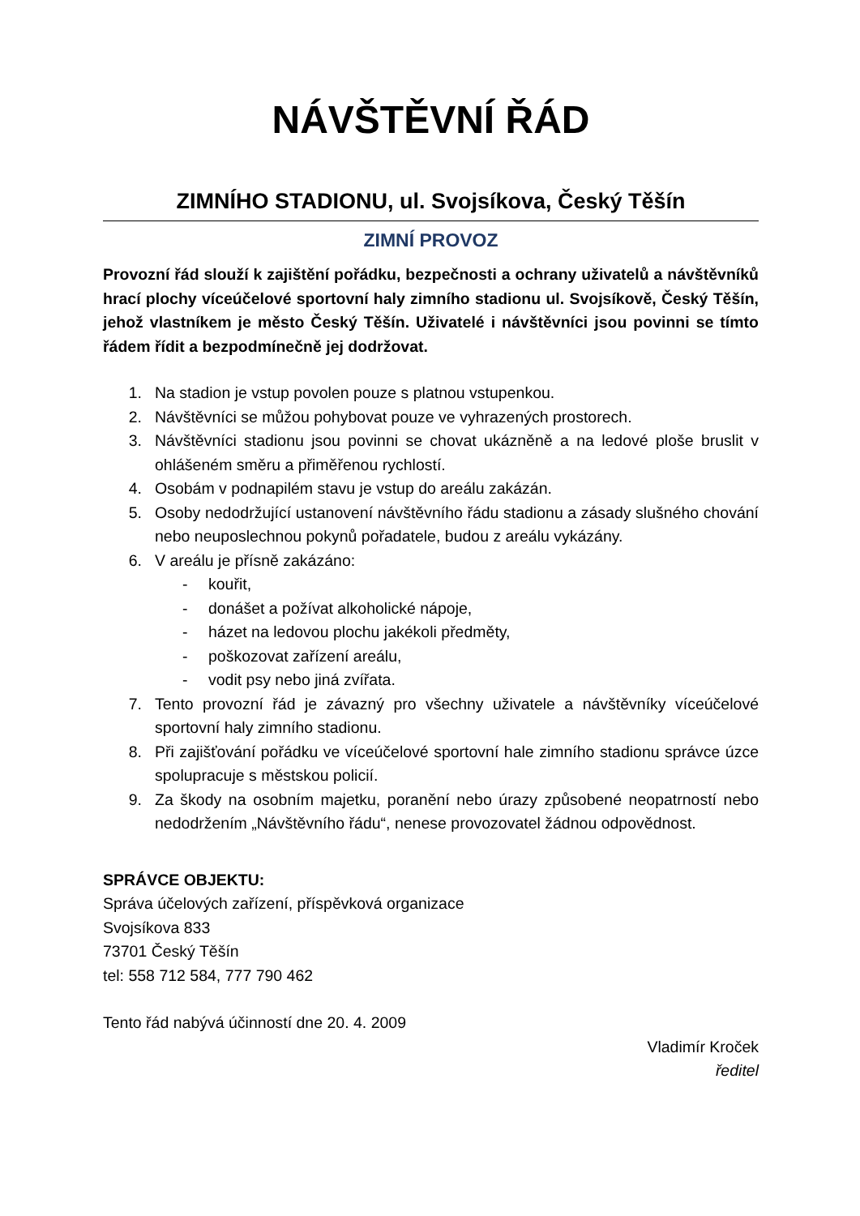NÁVŠTĚVNÍ ŘÁD
ZIMNÍHO STADIONU, ul. Svojsíkova, Český Těšín
ZIMNÍ PROVOZ
Provozní řád slouží k zajištění pořádku, bezpečnosti a ochrany uživatelů a návštěvníků hrací plochy víceúčelové sportovní haly zimního stadionu ul. Svojsíkově, Český Těšín, jehož vlastníkem je město Český Těšín. Uživatelé i návštěvníci jsou povinni se tímto řádem řídit a bezpodmínečně jej dodržovat.
1. Na stadion je vstup povolen pouze s platnou vstupenkou.
2. Návštěvníci se můžou pohybovat pouze ve vyhrazených prostorech.
3. Návštěvníci stadionu jsou povinni se chovat ukázněně a na ledové ploše bruslit v ohlášeném směru a přiměřenou rychlostí.
4. Osobám v podnapilém stavu je vstup do areálu zakázán.
5. Osoby nedodržující ustanovení návštěvního řádu stadionu a zásady slušného chování nebo neuposlechnou pokynů pořadatele, budou z areálu vykázány.
6. V areálu je přísně zakázáno:
- kouřit,
- donášet a požívat alkoholické nápoje,
- házet na ledovou plochu jakékoli předměty,
- poškozovat zařízení areálu,
- vodit psy nebo jiná zvířata.
7. Tento provozní řád je závazný pro všechny uživatele a návštěvníky víceúčelové sportovní haly zimního stadionu.
8. Při zajišťování pořádku ve víceúčelové sportovní hale zimního stadionu správce úzce spolupracuje s městskou policií.
9. Za škody na osobním majetku, poranění nebo úrazy způsobené neopatrností nebo nedodržením „Návštěvního řádu“, nenese provozovatel žádnou odpovědnost.
SPRÁVCE OBJEKTU:
Správa účelových zařízení, příspěvková organizace
Svojsíkova 833
73701 Český Těšín
tel: 558 712 584, 777 790 462
Tento řád nabývá účinností dne 20. 4. 2009
Vladimír Kroček
ředitel